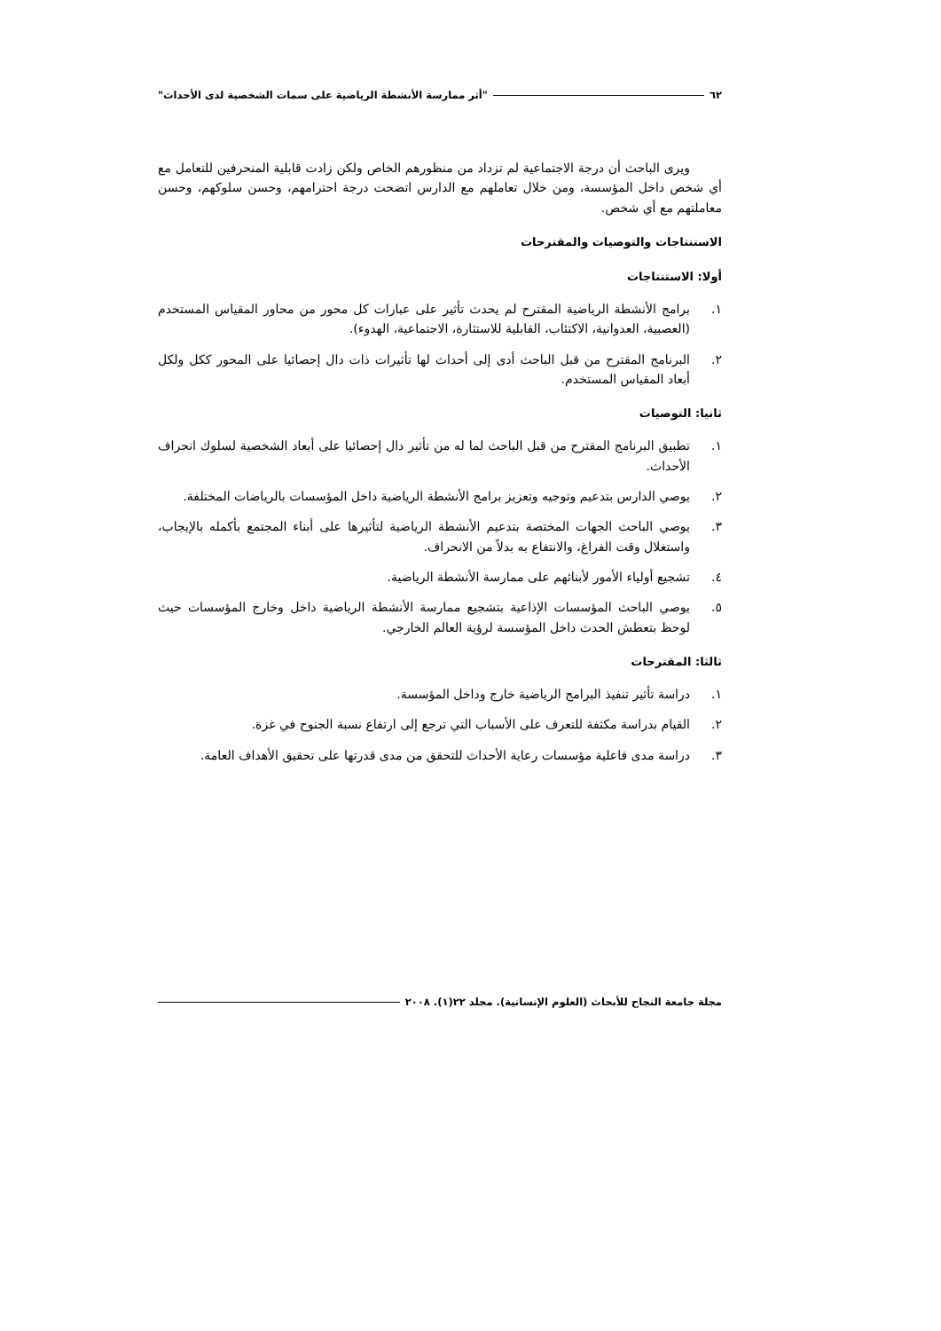٦٢ "أثر ممارسة الأنشطة الرياضية على سمات الشخصية لدى الأحداث"
ويرى الباحث أن درجة الاجتماعية لم تزداد من منظورهم الخاص ولكن زادت قابلية المنحرفين للتعامل مع أي شخص داخل المؤسسة، ومن خلال تعاملهم مع الدارس اتضحت درجة احترامهم، وحسن سلوكهم، وحسن معاملتهم مع أي شخص.
الاستنتاجات والتوصيات والمقترحات
أولا: الاستنتاجات
١. برامج الأنشطة الرياضية المقترح لم يحدث تأثير على عبارات كل محور من محاور المقياس المستخدم (العصبية، العدوانية، الاكتئاب، القابلية للاستثارة، الاجتماعية، الهدوء).
٢. البرنامج المقترح من قبل الباحث أدى إلى أحداث لها تأثيرات ذات دال إحصائيا على المحور ككل ولكل أبعاد المقياس المستخدم.
ثانيا: التوصيات
١. تطبيق البرنامج المقترح من قبل الباحث لما له من تأثير دال إحصائيا على أبعاد الشخصية لسلوك انحراف الأحداث.
٢. يوصي الدارس بتدعيم وتوجيه وتعزيز برامج الأنشطة الرياضية داخل المؤسسات بالرياضات المختلفة.
٣. يوصي الباحث الجهات المختصة بتدعيم الأنشطة الرياضية لتأثيرها على أبناء المجتمع بأكمله بالإيجاب، واستغلال وقت الفراغ، والانتفاع به بدلاً من الانحراف.
٤. تشجيع أولياء الأمور لأبنائهم على ممارسة الأنشطة الرياضية.
٥. يوصي الباحث المؤسسات الإذاعية بتشجيع ممارسة الأنشطة الرياضية داخل وخارج المؤسسات حيث لوحظ بتعطش الحدث داخل المؤسسة لرؤية العالم الخارجي.
ثالثا: المقترحات
١. دراسة تأثير تنفيذ البرامج الرياضية خارج وداخل المؤسسة.
٢. القيام بدراسة مكثفة للتعرف على الأسباب التي ترجع إلى ارتفاع نسبة الجنوح في غزة.
٣. دراسة مدى فاعلية مؤسسات رعاية الأحداث للتحقق من مدى قدرتها على تحقيق الأهداف العامة.
مجلة جامعة النجاح للأبحاث (العلوم الإنسانية). مجلد ٢٢(١). ٢٠٠٨